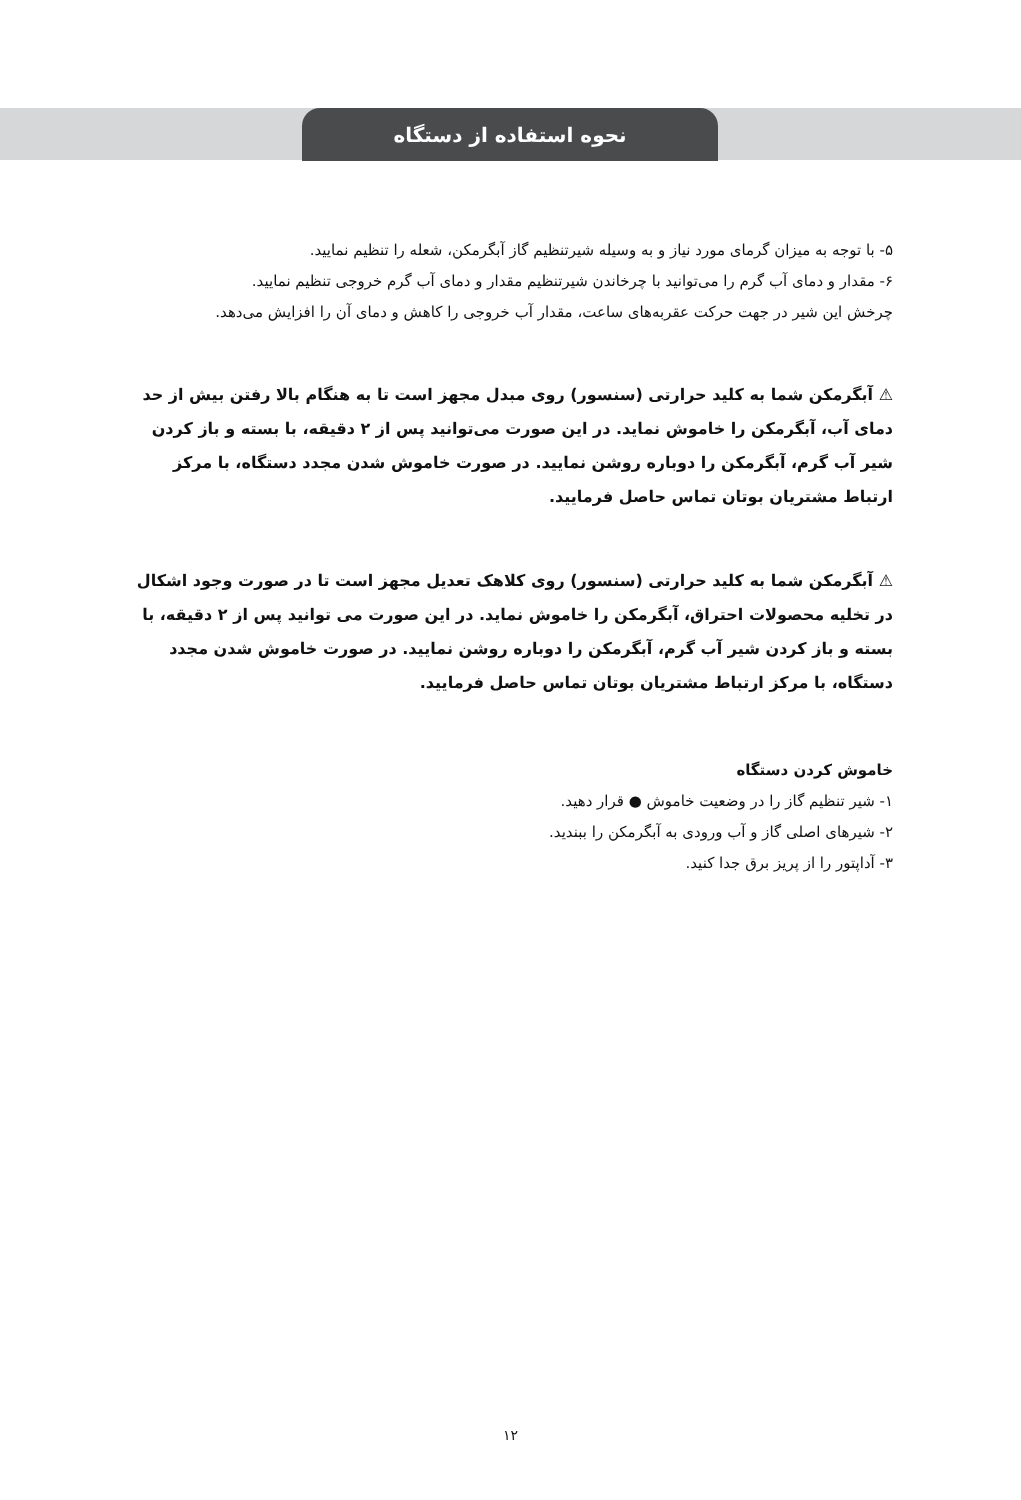نحوه استفاده از دستگاه
۵- با توجه به میزان گرمای مورد نیاز و به وسیله شیرتنظیم گاز آبگرمکن، شعله را تنظیم نمایید.
۶- مقدار و دمای آب گرم را می‌توانید با چرخاندن شیرتنظیم مقدار و دمای آب گرم خروجی تنظیم نمایید.
چرخش این شیر در جهت حرکت عقربه‌های ساعت، مقدار آب خروجی را کاهش و دمای آن را افزایش می‌دهد.
⚠ آبگرمکن شما به کلید حرارتی (سنسور) روی مبدل مجهز است تا به هنگام بالا رفتن بیش از حد دمای آب، آبگرمکن را خاموش نماید. در این صورت می‌توانید پس از ۲ دقیقه، با بسته و باز کردن شیر آب گرم، آبگرمکن را دوباره روشن نمایید. در صورت خاموش شدن مجدد دستگاه، با مرکز ارتباط مشتریان بوتان تماس حاصل فرمایید.
⚠ آبگرمکن شما به کلید حرارتی (سنسور) روی کلاهک تعدیل مجهز است تا در صورت وجود اشکال در تخلیه محصولات احتراق، آبگرمکن را خاموش نماید. در این صورت می توانید پس از ۲ دقیقه، با بسته و باز کردن شیر آب گرم، آبگرمکن را دوباره روشن نمایید. در صورت خاموش شدن مجدد دستگاه، با مرکز ارتباط مشتریان بوتان تماس حاصل فرمایید.
خاموش کردن دستگاه
۱- شیر تنظیم گاز را در وضعیت خاموش ● قرار دهید.
۲- شیرهای اصلی گاز و آب ورودی به آبگرمکن را ببندید.
۳- آداپتور را از پریز برق جدا کنید.
۱۲